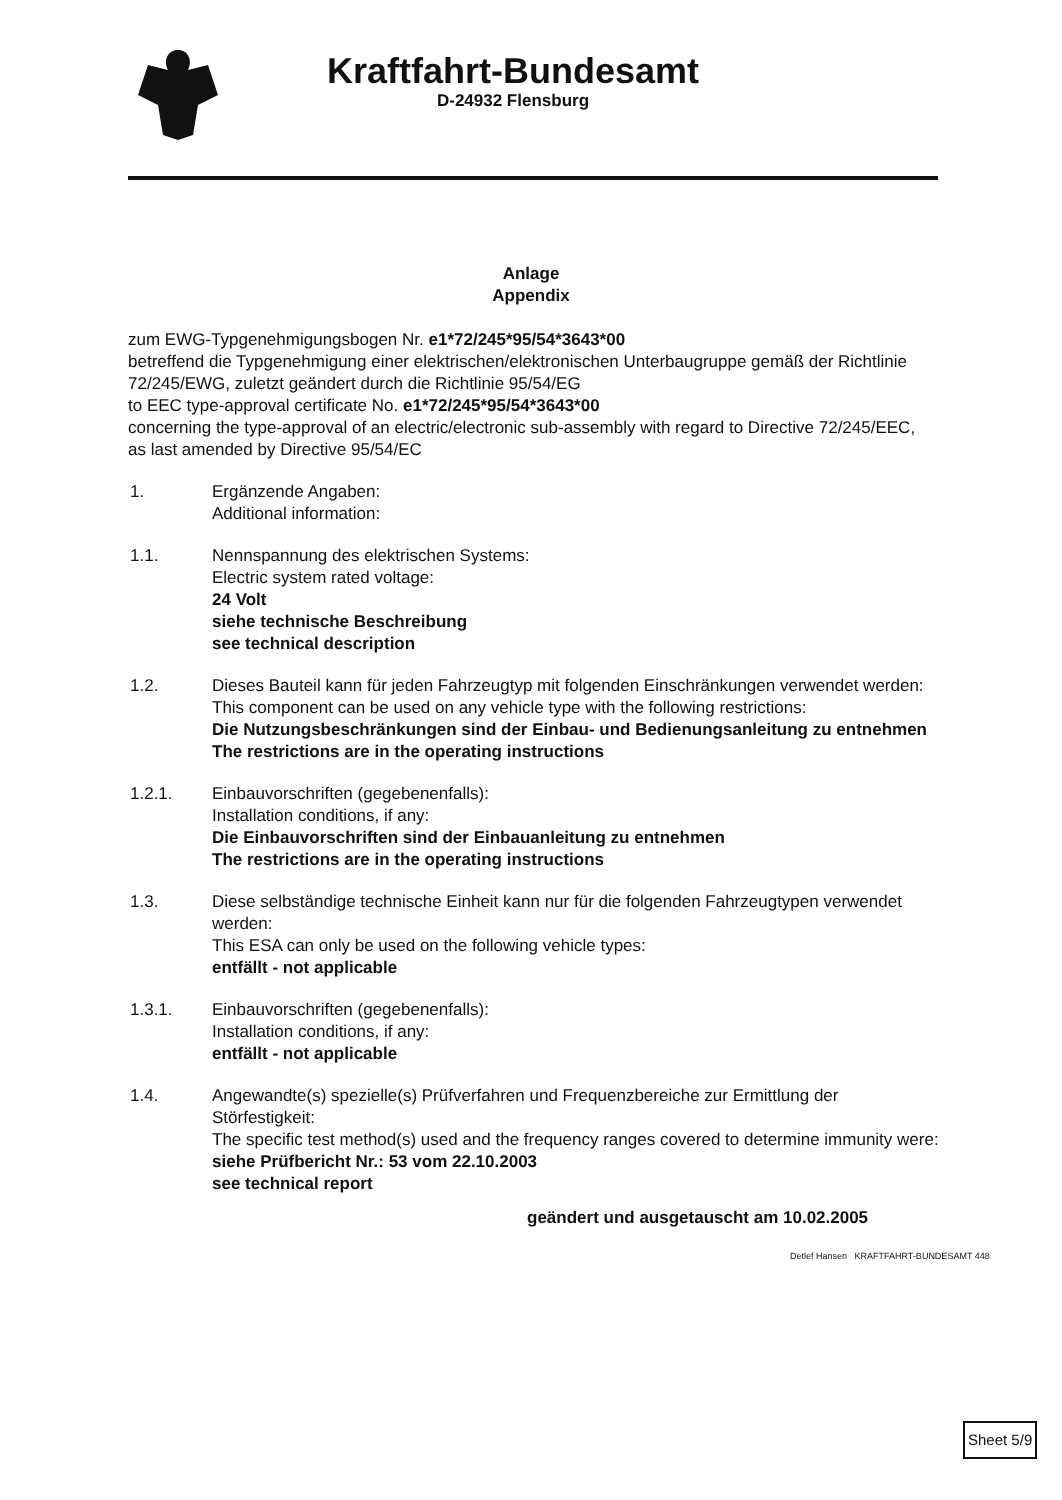Kraftfahrt-Bundesamt
D-24932 Flensburg
Anlage
Appendix
zum EWG-Typgenehmigungsbogen Nr. e1*72/245*95/54*3643*00
betreffend die Typgenehmigung einer elektrischen/elektronischen Unterbaugruppe gemäß der Richtlinie 72/245/EWG, zuletzt geändert durch die Richtlinie 95/54/EG
to EEC type-approval certificate No. e1*72/245*95/54*3643*00
concerning the type-approval of an electric/electronic sub-assembly with regard to Directive 72/245/EEC, as last amended by Directive 95/54/EC
1. Ergänzende Angaben:
Additional information:
1.1. Nennspannung des elektrischen Systems:
Electric system rated voltage:
24 Volt
siehe technische Beschreibung
see technical description
1.2. Dieses Bauteil kann für jeden Fahrzeugtyp mit folgenden Einschränkungen verwendet werden:
This component can be used on any vehicle type with the following restrictions:
Die Nutzungsbeschränkungen sind der Einbau- und Bedienungsanleitung zu entnehmen
The restrictions are in the operating instructions
1.2.1. Einbauvorschriften (gegebenenfalls):
Installation conditions, if any:
Die Einbauvorschriften sind der Einbauanleitung zu entnehmen
The restrictions are in the operating instructions
1.3. Diese selbständige technische Einheit kann nur für die folgenden Fahrzeugtypen verwendet werden:
This ESA can only be used on the following vehicle types:
entfällt - not applicable
1.3.1. Einbauvorschriften (gegebenenfalls):
Installation conditions, if any:
entfällt - not applicable
1.4. Angewandte(s) spezielle(s) Prüfverfahren und Frequenzbereiche zur Ermittlung der Störfestigkeit:
The specific test method(s) used and the frequency ranges covered to determine immunity were:
siehe Prüfbericht Nr.: 53 vom 22.10.2003
see technical report
geändert und ausgetauscht am 10.02.2005
Detlef Hansen KRAFTFAHRT-BUNDESAMT 448
Sheet 5/9